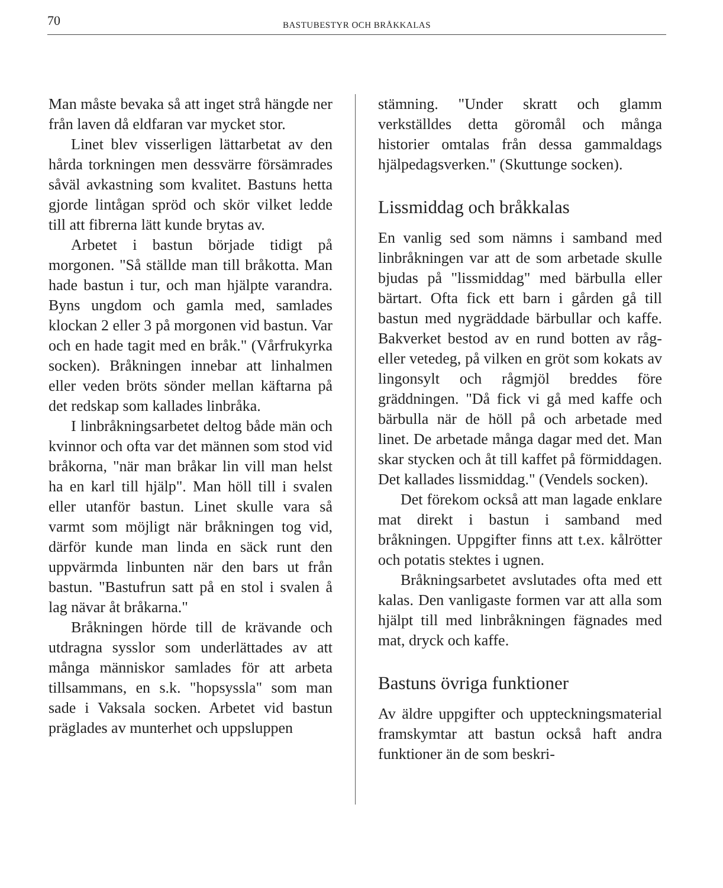70
BASTUBESTYR OCH BRÅKKALAS
Man måste bevaka så att inget strå hängde ner från laven då eldfaran var mycket stor.
Linet blev visserligen lättarbetat av den hårda torkningen men dessvärre försämrades såväl avkastning som kvalitet. Bastuns hetta gjorde lintågan spröd och skör vilket ledde till att fibrerna lätt kunde brytas av.
Arbetet i bastun började tidigt på morgonen. "Så ställde man till bråkotta. Man hade bastun i tur, och man hjälpte varandra. Byns ungdom och gamla med, samlades klockan 2 eller 3 på morgonen vid bastun. Var och en hade tagit med en bråk." (Vårfrukyrka socken). Bråkningen innebar att linhalmen eller veden bröts sönder mellan käftarna på det redskap som kallades linbråka.
I linbråkningsarbetet deltog både män och kvinnor och ofta var det männen som stod vid bråkorna, "när man bråkar lin vill man helst ha en karl till hjälp". Man höll till i svalen eller utanför bastun. Linet skulle vara så varmt som möjligt när bråkningen tog vid, därför kunde man linda en säck runt den uppvärmda linbunten när den bars ut från bastun. "Bastufrun satt på en stol i svalen å lag nävar åt bråkarna."
Bråkningen hörde till de krävande och utdragna sysslor som underlättades av att många människor samlades för att arbeta tillsammans, en s.k. "hopsyssla" som man sade i Vaksala socken. Arbetet vid bastun präglades av munterhet och uppsluppen
stämning. "Under skratt och glamm verkställdes detta göromål och många historier omtalas från dessa gammaldags hjälpedagsverken." (Skuttunge socken).
Lissmiddag och bråkkalas
En vanlig sed som nämns i samband med linbråkningen var att de som arbetade skulle bjudas på "lissmiddag" med bärbulla eller bärtart. Ofta fick ett barn i gården gå till bastun med nygräddade bärbullar och kaffe. Bakverket bestod av en rund botten av råg- eller vetedeg, på vilken en gröt som kokats av lingonsylt och rågmjöl breddes före gräddningen. "Då fick vi gå med kaffe och bärbulla när de höll på och arbetade med linet. De arbetade många dagar med det. Man skar stycken och åt till kaffet på förmiddagen. Det kallades lissmiddag." (Vendels socken).
Det förekom också att man lagade enklare mat direkt i bastun i samband med bråkningen. Uppgifter finns att t.ex. kålrötter och potatis stektes i ugnen.
Bråkningsarbetet avslutades ofta med ett kalas. Den vanligaste formen var att alla som hjälpt till med linbråkningen fägnades med mat, dryck och kaffe.
Bastuns övriga funktioner
Av äldre uppgifter och uppteckningsmaterial framskymtar att bastun också haft andra funktioner än de som beskri-